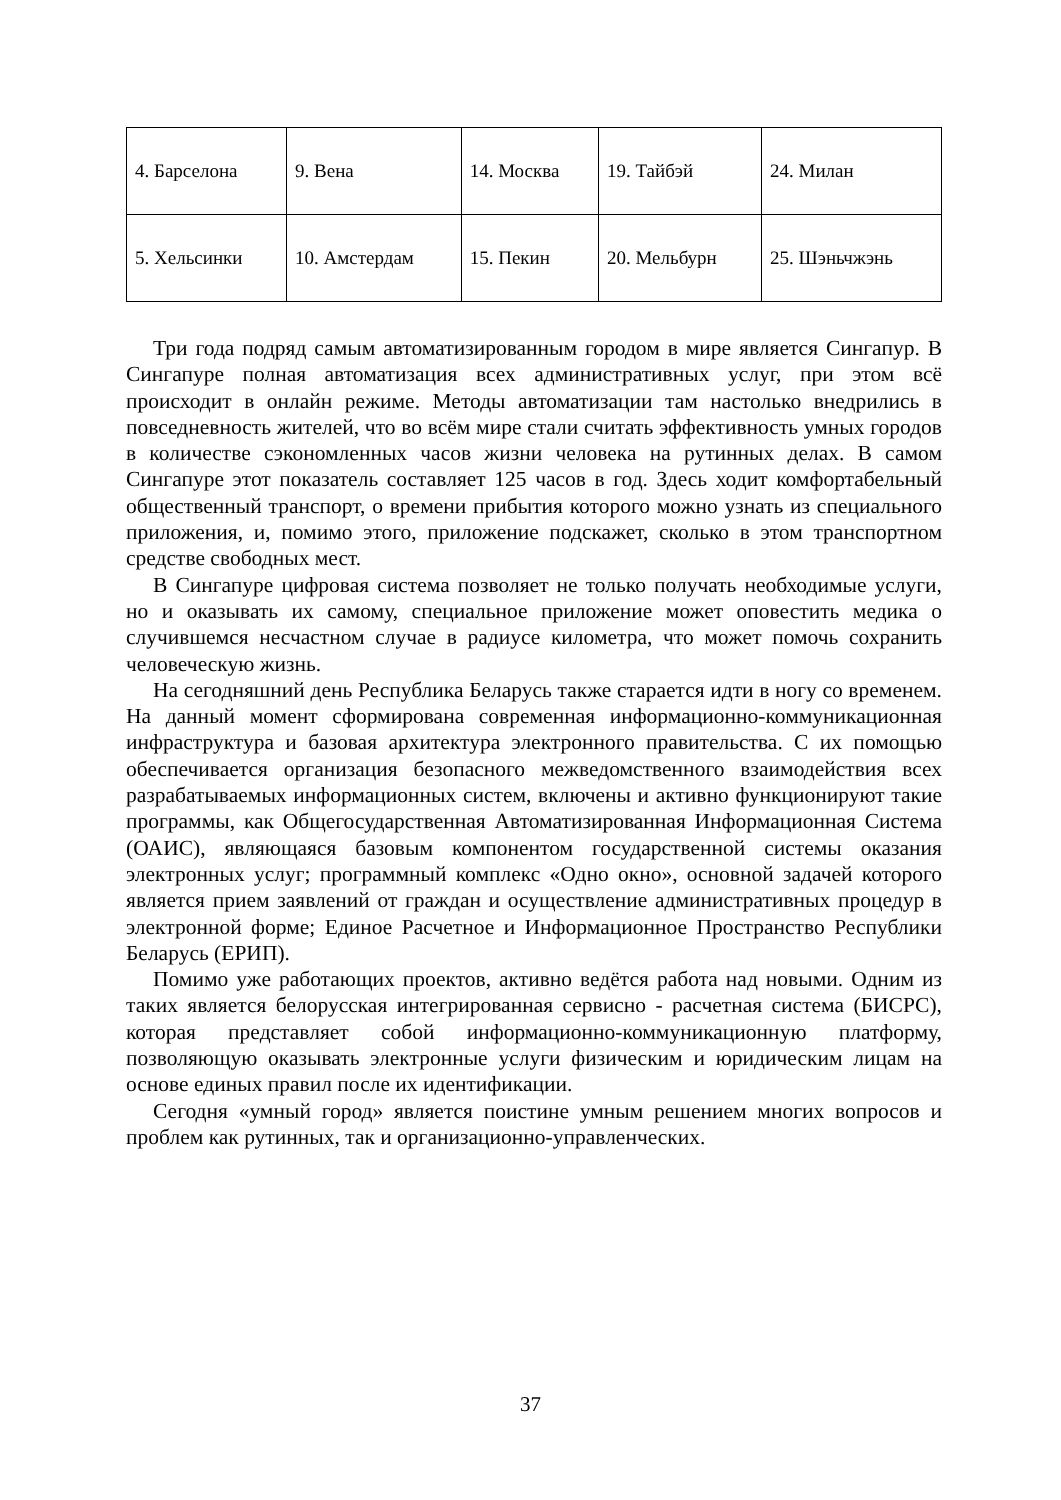| 4. Барселона | 9. Вена | 14. Москва | 19. Тайбэй | 24. Милан |
| 5. Хельсинки | 10. Амстердам | 15. Пекин | 20. Мельбурн | 25. Шэньчжэнь |
Три года подряд самым автоматизированным городом в мире является Сингапур. В Сингапуре полная автоматизация всех административных услуг, при этом всё происходит в онлайн режиме. Методы автоматизации там настолько внедрились в повседневность жителей, что во всём мире стали считать эффективность умных городов в количестве сэкономленных часов жизни человека на рутинных делах. В самом Сингапуре этот показатель составляет 125 часов в год. Здесь ходит комфортабельный общественный транспорт, о времени прибытия которого можно узнать из специального приложения, и, помимо этого, приложение подскажет, сколько в этом транспортном средстве свободных мест.
В Сингапуре цифровая система позволяет не только получать необходимые услуги, но и оказывать их самому, специальное приложение может оповестить медика о случившемся несчастном случае в радиусе километра, что может помочь сохранить человеческую жизнь.
На сегодняшний день Республика Беларусь также старается идти в ногу со временем. На данный момент сформирована современная информационно-коммуникационная инфраструктура и базовая архитектура электронного правительства. С их помощью обеспечивается организация безопасного межведомственного взаимодействия всех разрабатываемых информационных систем, включены и активно функционируют такие программы, как Общегосударственная Автоматизированная Информационная Система (ОАИС), являющаяся базовым компонентом государственной системы оказания электронных услуг; программный комплекс «Одно окно», основной задачей которого является прием заявлений от граждан и осуществление административных процедур в электронной форме; Единое Расчетное и Информационное Пространство Республики Беларусь (ЕРИП).
Помимо уже работающих проектов, активно ведётся работа над новыми. Одним из таких является белорусская интегрированная сервисно - расчетная система (БИСРС), которая представляет собой информационно-коммуникационную платформу, позволяющую оказывать электронные услуги физическим и юридическим лицам на основе единых правил после их идентификации.
Сегодня «умный город» является поистине умным решением многих вопросов и проблем как рутинных, так и организационно-управленческих.
37